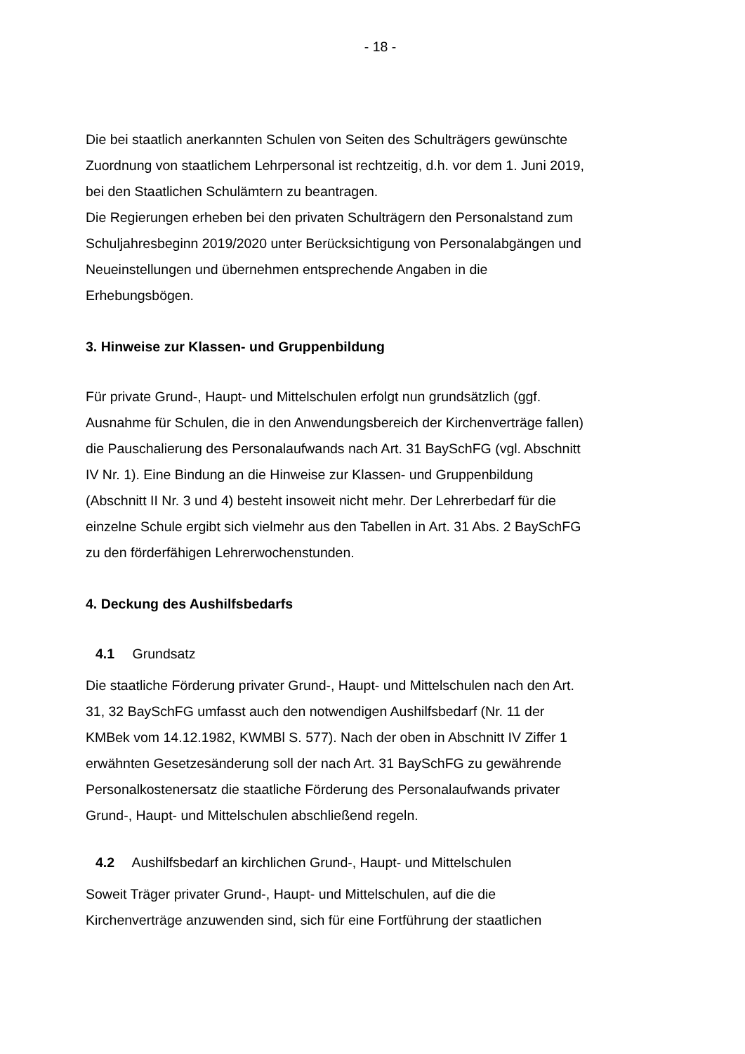- 18 -
Die bei staatlich anerkannten Schulen von Seiten des Schulträgers gewünschte Zuordnung von staatlichem Lehrpersonal ist rechtzeitig, d.h. vor dem 1. Juni 2019, bei den Staatlichen Schulämtern zu beantragen.
Die Regierungen erheben bei den privaten Schulträgern den Perso­nalstand zum Schuljahresbeginn 2019/2020 unter Berücksichtigung von Personalabgängen und Neueinstellungen und übernehmen entsprechende Angaben in die Erhebungsbögen.
3. Hinweise zur Klassen- und Gruppenbildung
Für private Grund-, Haupt- und Mittelschulen erfolgt nun grundsätzlich (ggf. Ausnahme für Schulen, die in den Anwendungsbereich der Kirchenverträge fallen) die Pauschalierung des Personalaufwands nach Art. 31 BaySchFG (vgl. Abschnitt IV Nr. 1). Eine Bindung an die Hinweise zur Klassen- und Gruppenbildung (Abschnitt II Nr. 3 und 4) besteht insoweit nicht mehr. Der Lehrerbedarf für die einzelne Schule ergibt sich vielmehr aus den Tabellen in Art. 31 Abs. 2 BaySchFG zu den förderfähigen Lehrerwochenstunden.
4. Deckung des Aushilfsbedarfs
4.1 Grundsatz
Die staatliche Förderung privater Grund-, Haupt- und Mittelschulen nach den Art. 31, 32 BaySchFG umfasst auch den notwendigen Aushilfsbedarf (Nr. 11 der KMBek vom 14.12.1982, KWMBl S. 577). Nach der oben in Abschnitt IV Ziffer 1 erwähnten Gesetzesänderung soll der nach Art. 31 BaySchFG zu gewährende Personalkostenersatz die staatliche Förderung des Personalaufwands privater Grund-, Haupt- und Mittelschulen abschließend regeln.
4.2 Aushilfsbedarf an kirchlichen Grund-, Haupt- und Mittelschulen
Soweit Träger privater Grund-, Haupt- und Mittelschulen, auf die die Kirchenverträge anzuwenden sind, sich für eine Fortführung der staatlichen